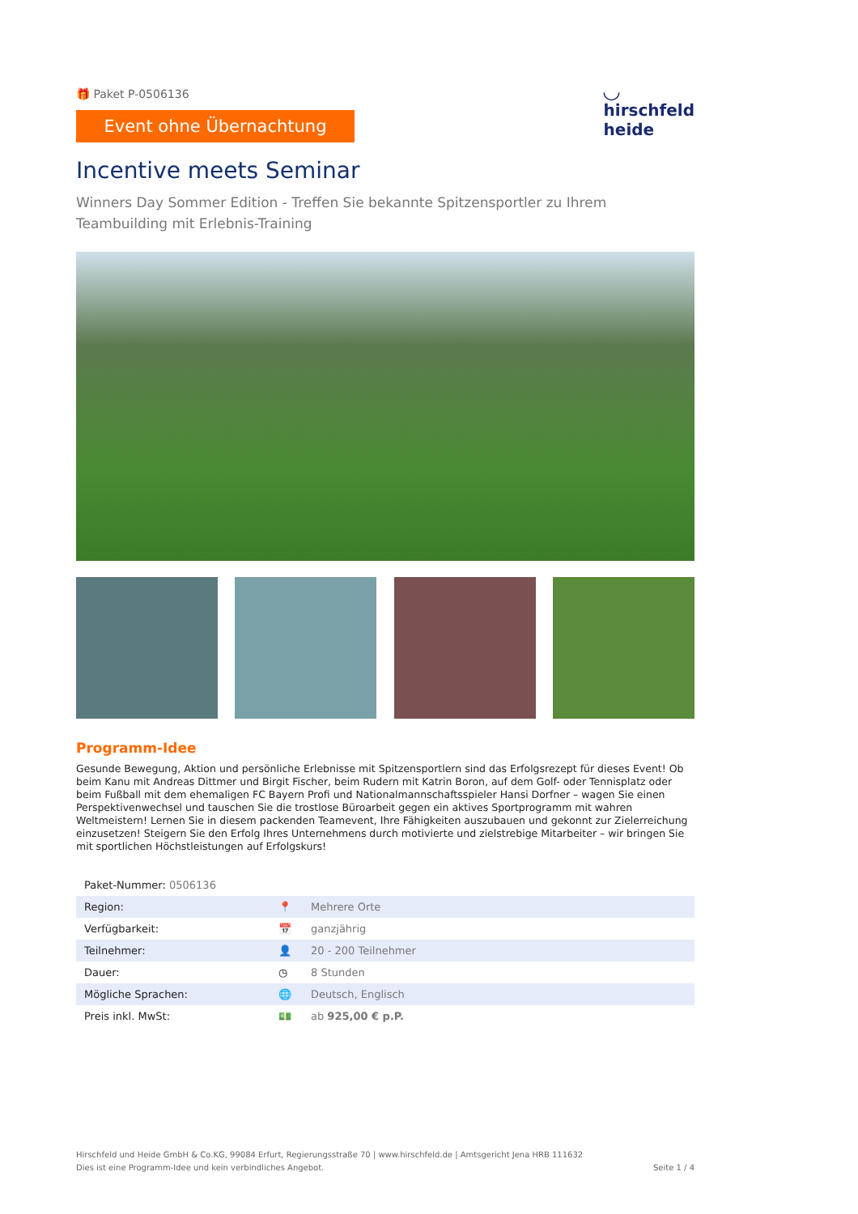🎁 Paket P-0506136
Event ohne Übernachtung
◡
hirschfeld
heide
Incentive meets Seminar
Winners Day Sommer Edition - Treffen Sie bekannte Spitzensportler zu Ihrem Teambuilding mit Erlebnis-Training
Programm-Idee
Gesunde Bewegung, Aktion und persönliche Erlebnisse mit Spitzensportlern sind das Erfolgsrezept für dieses Event! Ob beim Kanu mit Andreas Dittmer und Birgit Fischer, beim Rudern mit Katrin Boron, auf dem Golf- oder Tennisplatz oder beim Fußball mit dem ehemaligen FC Bayern Profi und Nationalmannschaftsspieler Hansi Dorfner – wagen Sie einen Perspektivenwechsel und tauschen Sie die trostlose Büroarbeit gegen ein aktives Sportprogramm mit wahren Weltmeistern! Lernen Sie in diesem packenden Teamevent, Ihre Fähigkeiten auszubauen und gekonnt zur Zielerreichung einzusetzen! Steigern Sie den Erfolg Ihres Unternehmens durch motivierte und zielstrebige Mitarbeiter – wir bringen Sie mit sportlichen Höchstleistungen auf Erfolgskurs!
| Paket-Nummer: 0506136 | | |
| Region: | 📍 | Mehrere Orte |
| Verfügbarkeit: | 📅 | ganzjährig |
| Teilnehmer: | 👤 | 20 - 200 Teilnehmer |
| Dauer: | ◷ | 8 Stunden |
| Mögliche Sprachen: | 🌐 | Deutsch, Englisch |
| Preis inkl. MwSt: | 💵 | ab 925,00 € p.P. |
Hirschfeld und Heide GmbH & Co.KG, 99084 Erfurt, Regierungsstraße 70 | www.hirschfeld.de | Amtsgericht Jena HRB 111632
Dies ist eine Programm-Idee und kein verbindliches Angebot.
Seite 1 / 4